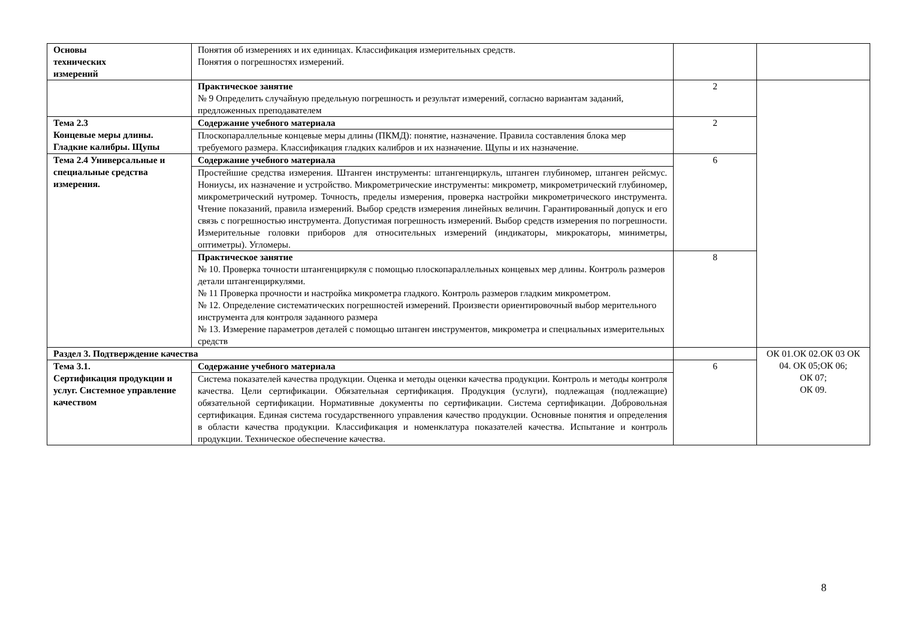| Основы технических измерений | Понятия об измерениях и их единицах. Классификация измерительных средств. Понятия о погрешностях измерений. | | |
| | Практическое занятие № 9 Определить случайную предельную погрешность и результат измерений, согласно вариантам заданий, предложенных преподавателем | 2 | |
| Тема 2.3 Концевые меры длины. Гладкие калибры. Щупы | Содержание учебного материала | 2 | |
| | Плоскопараллельные концевые меры длины (ПКМД): понятие, назначение. Правила составления блока мер требуемого размера. Классификация гладких калибров и их назначение. Щупы и их назначение. | | |
| Тема 2.4 Универсальные и специальные средства измерения. | Содержание учебного материала | 6 | |
| | Простейшие средства измерения. Штанген инструменты: штангенциркуль, штанген глубиномер, штанген рейсмус. Нониусы, их назначение и устройство. Микрометрические инструменты: микрометр, микрометрический глубиномер, микрометрический нутромер. Точность, пределы измерения, проверка настройки микрометрического инструмента. Чтение показаний, правила измерений. Выбор средств измерения линейных величин. Гарантированный допуск и его связь с погрешностью инструмента. Допустимая погрешность измерений. Выбор средств измерения по погрешности. Измерительные головки приборов для относительных измерений (индикаторы, микрокаторы, миниметры, оптиметры). Угломеры. | | |
| | Практическое занятие № 10. Проверка точности штангенциркуля с помощью плоскопараллельных концевых мер длины. Контроль размеров детали штангенциркулями. № 11 Проверка прочности и настройка микрометра гладкого. Контроль размеров гладким микрометром. № 12. Определение систематических погрешностей измерений. Произвести ориентировочный выбор мерительного инструмента для контроля заданного размера № 13. Измерение параметров деталей с помощью штанген инструментов, микрометра и специальных измерительных средств | 8 | |
| Раздел 3. Подтверждение качества | | | ОК 01.ОК 02.ОК 03 ОК 04. ОК 05;ОК 06; ОК 07; ОК 09. |
| Тема 3.1. Сертификация продукции и услуг. Системное управление качеством | Содержание учебного материала | 6 | |
| | Система показателей качества продукции. Оценка и методы оценки качества продукции. Контроль и методы контроля качества. Цели сертификации. Обязательная сертификация. Продукция (услуги), подлежащая (подлежащие) обязательной сертификации. Нормативные документы по сертификации. Система сертификации. Добровольная сертификация. Единая система государственного управления качество продукции. Основные понятия и определения в области качества продукции. Классификация и номенклатура показателей качества. Испытание и контроль продукции. Техническое обеспечение качества. | | |
8